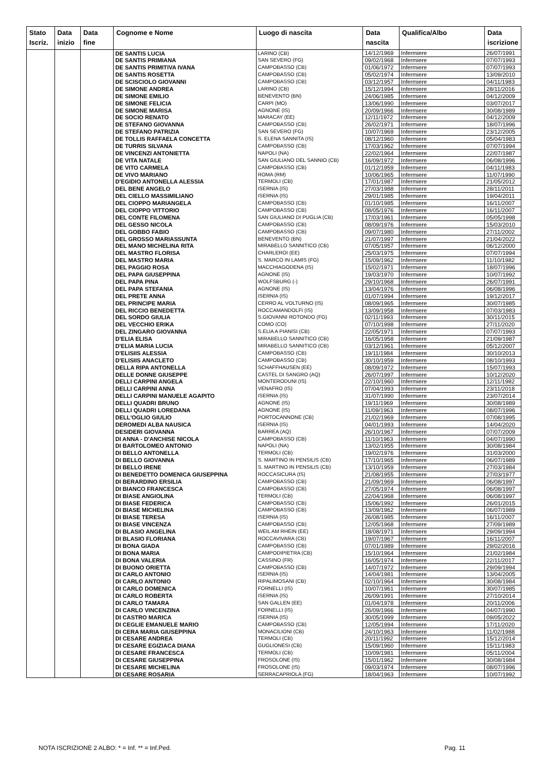| Stato Iscriz. | Data inizio | Data fine | Cognome e Nome | Luogo di nascita | Data nascita | Qualifica/Albo | Data iscrizione |
| --- | --- | --- | --- | --- | --- | --- | --- |
| | | | DE SANTIS LUCIA | LARINO (CB) | 14/12/1969 | Infermiere | 26/07/1991 |
| | | | DE SANTIS PRIMIANA | SAN SEVERO (FG) | 09/02/1968 | Infermiere | 07/07/1993 |
| | | | DE SANTIS PRIMITIVA IVANA | CAMPOBASSO (CB) | 01/06/1972 | Infermiere | 07/07/1993 |
| | | | DE SANTIS ROSETTA | CAMPOBASSO (CB) | 05/02/1974 | Infermiere | 13/09/2010 |
| | | | DE SCISCIOLO GIOVANNI | CAMPOBASSO (CB) | 03/12/1957 | Infermiere | 04/11/1983 |
| | | | DE SIMONE ANDREA | LARINO (CB) | 15/12/1994 | Infermiere | 28/11/2016 |
| | | | DE SIMONE EMILIO | BENEVENTO (BN) | 24/06/1985 | Infermiere | 04/12/2009 |
| | | | DE SIMONE FELICIA | CARPI (MO) | 13/06/1990 | Infermiere | 03/07/2017 |
| | | | DE SIMONE MARISA | AGNONE (IS) | 20/09/1966 | Infermiere | 30/08/1989 |
| | | | DE SOCIO RENATO | MARACAY (EE) | 12/11/1972 | Infermiere | 04/12/2009 |
| | | | DE STEFANO GIOVANNA | CAMPOBASSO (CB) | 26/02/1971 | Infermiere | 18/07/1996 |
| | | | DE STEFANO PATRIZIA | SAN SEVERO (FG) | 10/07/1969 | Infermiere | 23/12/2005 |
| | | | DE TOLLIS RAFFAELA CONCETTA | S. ELENA SANNITA (IS) | 08/12/1960 | Infermiere | 05/04/1983 |
| | | | DE TURRIS SILVANA | CAMPOBASSO (CB) | 17/03/1962 | Infermiere | 07/07/1994 |
| | | | DE VINCENZI ANTONIETTA | NAPOLI (NA) | 22/02/1964 | Infermiere | 22/07/1987 |
| | | | DE VITA NATALE | SAN GIULIANO DEL SANNIO (CB) | 16/09/1972 | Infermiere | 06/08/1996 |
| | | | DE VITO CARMELA | CAMPOBASSO (CB) | 01/12/1959 | Infermiere | 04/11/1983 |
| | | | DE VIVO MARIANO | ROMA (RM) | 10/06/1965 | Infermiere | 11/07/1990 |
| | | | D'EGIDIO ANTONELLA ALESSIA | TERMOLI (CB) | 17/01/1987 | Infermiere | 21/05/2012 |
| | | | DEL BENE ANGELO | ISERNIA (IS) | 27/03/1988 | Infermiere | 28/11/2011 |
| | | | DEL CIELLO MASSIMILIANO | ISERNIA (IS) | 29/01/1985 | Infermiere | 19/04/2011 |
| | | | DEL CIOPPO MARIANGELA | CAMPOBASSO (CB) | 01/10/1985 | Infermiere | 16/11/2007 |
| | | | DEL CIOPPO VITTORIO | CAMPOBASSO (CB) | 08/05/1976 | Infermiere | 16/11/2007 |
| | | | DEL CONTE FILOMENA | SAN GIULIANO DI PUGLIA (CB) | 17/03/1961 | Infermiere | 05/05/1998 |
| | | | DEL GESSO NICOLA | CAMPOBASSO (CB) | 08/09/1976 | Infermiere | 15/03/2010 |
| | | | DEL GOBBO FABIO | CAMPOBASSO (CB) | 09/07/1980 | Infermiere | 27/11/2002 |
| | | | DEL GROSSO MARIASSUNTA | BENEVENTO (BN) | 21/07/1997 | Infermiere | 21/04/2022 |
| | | | DEL MANO MICHELINA RITA | MIRABELLO SANNITICO (CB) | 07/05/1957 | Infermiere | 06/12/2000 |
| | | | DEL MASTRO FLORISA | CHARLEROI (EE) | 25/03/1975 | Infermiere | 07/07/1994 |
| | | | DEL MASTRO MARIA | S. MARCO IN LAMIS (FG) | 15/09/1962 | Infermiere | 11/10/1982 |
| | | | DEL PAGGIO ROSA | MACCHIAGODENA (IS) | 15/02/1971 | Infermiere | 18/07/1996 |
| | | | DEL PAPA GIUSEPPINA | AGNONE (IS) | 19/03/1970 | Infermiere | 10/07/1992 |
| | | | DEL PAPA PINA | WOLFSBURG (-) | 29/10/1968 | Infermiere | 26/07/1991 |
| | | | DEL PAPA STEFANIA | AGNONE (IS) | 13/04/1976 | Infermiere | 06/08/1996 |
| | | | DEL PRETE ANNA | ISERNIA (IS) | 01/07/1994 | Infermiere | 19/12/2017 |
| | | | DEL PRINCIPE MARIA | CERRO AL VOLTURNO (IS) | 08/09/1965 | Infermiere | 30/07/1985 |
| | | | DEL RICCIO BENEDETTA | ROCCAMANDOLFI (IS) | 13/09/1958 | Infermiere | 07/03/1983 |
| | | | DEL SORDO GIULIA | S.GIOVANNI ROTONDO (FG) | 02/11/1993 | Infermiere | 30/11/2015 |
| | | | DEL VECCHIO ERIKA | COMO (CO) | 07/10/1998 | Infermiere | 27/11/2020 |
| | | | DEL ZINGARO GIOVANNA | S.ELIA A PIANISI (CB) | 22/05/1971 | Infermiere | 07/07/1993 |
| | | | D'ELIA ELISA | MIRABELLO SANNITICO (CB) | 16/05/1958 | Infermiere | 21/09/1987 |
| | | | D'ELIA MARIA LUCIA | MIRABELLO SANNITICO (CB) | 03/12/1961 | Infermiere | 05/12/2007 |
| | | | D'ELISIIS ALESSIA | CAMPOBASSO (CB) | 19/11/1984 | Infermiere | 30/10/2013 |
| | | | D'ELISIIS ANACLETO | CAMPOBASSO (CB) | 30/10/1959 | Infermiere | 08/10/1993 |
| | | | DELLA RIPA ANTONELLA | SCHAFFHAUSEN (EE) | 08/09/1972 | Infermiere | 15/07/1993 |
| | | | DELLE DONNE GIUSEPPE | CASTEL DI SANGRO (AQ) | 26/07/1997 | Infermiere | 10/12/2020 |
| | | | DELLI CARPINI ANGELA | MONTERODUNI (IS) | 22/10/1960 | Infermiere | 12/11/1982 |
| | | | DELLI CARPINI ANNA | VENAFRO (IS) | 07/04/1993 | Infermiere | 23/11/2018 |
| | | | DELLI CARPINI MANUELE AGAPITO | ISERNIA (IS) | 31/07/1990 | Infermiere | 23/07/2014 |
| | | | DELLI QUADRI BRUNO | AGNONE (IS) | 19/11/1969 | Infermiere | 30/08/1989 |
| | | | DELLI QUADRI LOREDANA | AGNONE (IS) | 11/09/1963 | Infermiere | 08/07/1996 |
| | | | DELL'OGLIO GIULIO | PORTOCANNONE (CB) | 21/02/1969 | Infermiere | 07/08/1995 |
| | | | DEROMEDI ALBA NAUSICA | ISERNIA (IS) | 04/01/1993 | Infermiere | 14/04/2020 |
| | | | DESIDERI GIOVANNA | BARREA (AQ) | 26/10/1967 | Infermiere | 07/07/2009 |
| | | | DI ANNA - D'ANCHISE NICOLA | CAMPOBASSO (CB) | 11/10/1963 | Infermiere | 04/07/1990 |
| | | | DI BARTOLOMEO ANTONIO | NAPOLI (NA) | 13/02/1955 | Infermiere | 30/08/1984 |
| | | | DI BELLO ANTONELLA | TERMOLI (CB) | 19/02/1976 | Infermiere | 31/03/2000 |
| | | | DI BELLO GIOVANNA | S. MARTINO IN PENSILIS (CB) | 17/10/1965 | Infermiere | 06/07/1989 |
| | | | DI BELLO IRENE | S. MARTINO IN PENSILIS (CB) | 13/10/1959 | Infermiere | 27/03/1984 |
| | | | DI BENEDETTO DOMENICA GIUSEPPINA | ROCCASICURA (IS) | 21/08/1955 | Infermiere | 27/03/1977 |
| | | | DI BERARDINO ERSILIA | CAMPOBASSO (CB) | 21/09/1969 | Infermiere | 06/08/1997 |
| | | | DI BIANCO FRANCESCA | CAMPOBASSO (CB) | 27/05/1974 | Infermiere | 06/08/1997 |
| | | | DI BIASE ANGIOLINA | TERMOLI (CB) | 22/04/1968 | Infermiere | 06/08/1997 |
| | | | DI BIASE FEDERICA | CAMPOBASSO (CB) | 15/06/1992 | Infermiere | 26/01/2015 |
| | | | DI BIASE MICHELINA | CAMPOBASSO (CB) | 13/09/1962 | Infermiere | 06/07/1989 |
| | | | DI BIASE TERESA | ISERNIA (IS) | 26/08/1985 | Infermiere | 16/11/2007 |
| | | | DI BIASE VINCENZA | CAMPOBASSO (CB) | 12/05/1968 | Infermiere | 27/09/1989 |
| | | | DI BLASIO ANGELINA | WEIL AM RHEIN (EE) | 18/08/1971 | Infermiere | 29/09/1994 |
| | | | DI BLASIO FLORIANA | ROCCAVIVARA (CB) | 19/07/1967 | Infermiere | 16/11/2007 |
| | | | DI BONA GIADA | CAMPOBASSO (CB) | 07/01/1989 | Infermiere | 29/02/2016 |
| | | | DI BONA MARIA | CAMPODIPIETRA (CB) | 15/10/1964 | Infermiere | 21/02/1984 |
| | | | DI BONA VALERIA | CASSINO (FR) | 16/05/1974 | Infermiere | 22/11/2017 |
| | | | DI BUONO ORIETTA | CAMPOBASSO (CB) | 14/07/1972 | Infermiere | 29/09/1994 |
| | | | DI CARLO ANTONIO | ISERNIA (IS) | 14/04/1981 | Infermiere | 13/04/2005 |
| | | | DI CARLO ANTONIO | RIPALIMOSANI (CB) | 02/10/1964 | Infermiere | 30/08/1984 |
| | | | DI CARLO DOMENICA | FORNELLI (IS) | 10/07/1961 | Infermiere | 30/07/1985 |
| | | | DI CARLO ROBERTA | ISERNIA (IS) | 26/09/1991 | Infermiere | 27/10/2014 |
| | | | DI CARLO TAMARA | SAN GALLEN (EE) | 01/04/1978 | Infermiere | 20/11/2006 |
| | | | DI CARLO VINCENZINA | FORNELLI (IS) | 26/09/1966 | Infermiere | 04/07/1990 |
| | | | DI CASTRO MARICA | ISERNIA (IS) | 30/05/1999 | Infermiere | 09/05/2022 |
| | | | DI CEGLIE EMANUELE MARIO | CAMPOBASSO (CB) | 12/05/1994 | Infermiere | 17/11/2020 |
| | | | DI CERA MARIA GIUSEPPINA | MONACILIONI (CB) | 24/10/1963 | Infermiere | 11/02/1988 |
| | | | DI CESARE ANDREA | TERMOLI (CB) | 20/11/1992 | Infermiere | 15/12/2014 |
| | | | DI CESARE EGIZIACA DIANA | GUGLIONESI (CB) | 15/09/1960 | Infermiere | 15/11/1983 |
| | | | DI CESARE FRANCESCA | TERMOLI (CB) | 10/09/1981 | Infermiere | 05/11/2004 |
| | | | DI CESARE GIUSEPPINA | FROSOLONE (IS) | 15/01/1962 | Infermiere | 30/08/1984 |
| | | | DI CESARE MICHELINA | FROSOLONE (IS) | 09/03/1974 | Infermiere | 08/07/1996 |
| | | | DI CESARE ROSARIA | SERRACAPRIOLA (FG) | 18/04/1963 | Infermiere | 10/07/1992 |
NOTA ISCRIZIONE 2 ALBO: * = Inf. ** = Inf.Ped. Pag. 11